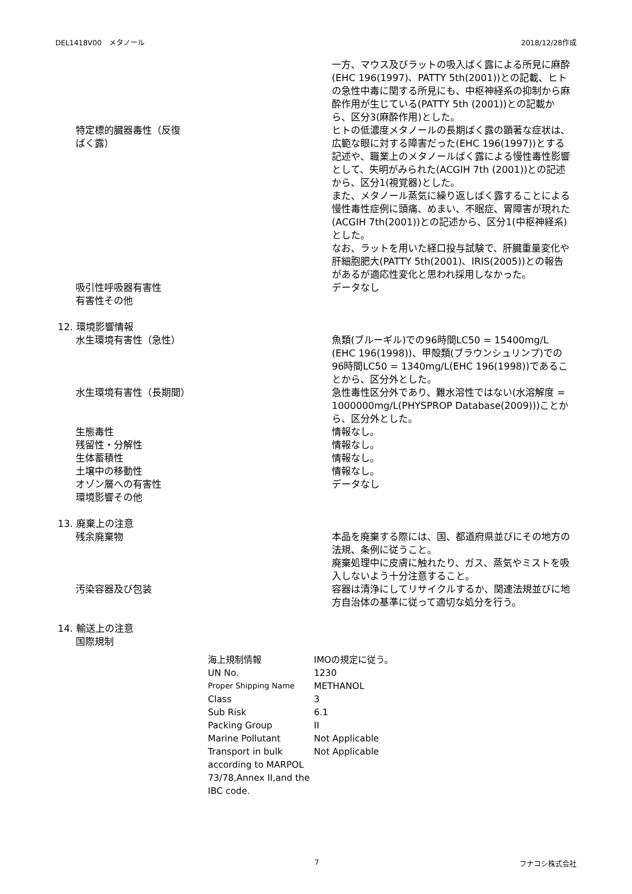DEL1418V00　メタノール 2018/12/28作成
| | 一方、マウス及びラットの吸入ばく露による所見に麻酔(EHC 196(1997)、PATTY 5th(2001))との記載、ヒトの急性中毒に関する所見にも、中枢神経系の抑制から麻酔作用が生じている(PATTY 5th (2001))との記載から、区分3(麻酔作用)とした。 |
| 特定標的臓器毒性（反復 ばく露） | ヒトの低濃度メタノールの長期ばく露の顕著な症状は、広範な眼に対する障害だった(EHC 196(1997))とする記述や、職業上のメタノールばく露による慢性毒性影響として、失明がみられた(ACGIH 7th (2001))との記述から、区分1(視覚器)とした。 また、メタノール蒸気に繰り返しばく露することによる慢性毒性症例に頭痛、めまい、不眠症、胃障害が現れた(ACGIH 7th(2001))との記述から、区分1(中枢神経系)とした。 なお、ラットを用いた経口投与試験で、肝臓重量変化や肝細胞肥大(PATTY 5th(2001)、IRIS(2005))との報告があるが適応性変化と思われ採用しなかった。 |
| 吸引性呼吸器有害性 | データなし |
| 有害性その他 | |
| 12. 環境影響情報 | |
| 水生環境有害性（急性） | 魚類(ブルーギル)での96時間LC50 = 15400mg/L (EHC 196(1998))、甲殻類(ブラウンシュリンプ)での96時間LC50 = 1340mg/L(EHC 196(1998))であることから、区分外とした。 |
| 水生環境有害性（長期間） | 急性毒性区分外であり、難水溶性ではない(水溶解度 = 1000000mg/L(PHYSPROP Database(2009)))ことから、区分外とした。 |
| 生態毒性 | 情報なし。 |
| 残留性・分解性 | 情報なし。 |
| 生体蓄積性 | 情報なし。 |
| 土壌中の移動性 | 情報なし。 |
| オゾン層への有害性 | データなし |
| 環境影響その他 | |
| 13. 廃棄上の注意 | |
| 残余廃棄物 | 本品を廃棄する際には、国、都道府県並びにその地方の法規、条例に従うこと。 廃棄処理中に皮膚に触れたり、ガス、蒸気やミストを吸入しないよう十分注意すること。 |
| 汚染容器及び包装 | 容器は清浄にしてリサイクルするか、関連法規並びに地方自治体の基準に従って適切な処分を行う。 |
| 14. 輸送上の注意 | |
| 国際規制 | |
| 海上規制情報 | IMOの規定に従う。 |
| UN No. | 1230 |
| Proper Shipping Name | METHANOL |
| Class | 3 |
| Sub Risk | 6.1 |
| Packing Group | II |
| Marine Pollutant | Not Applicable |
| Transport in bulk according to MARPOL 73/78,Annex II,and the IBC code. | Not Applicable |
7 フナコシ株式会社